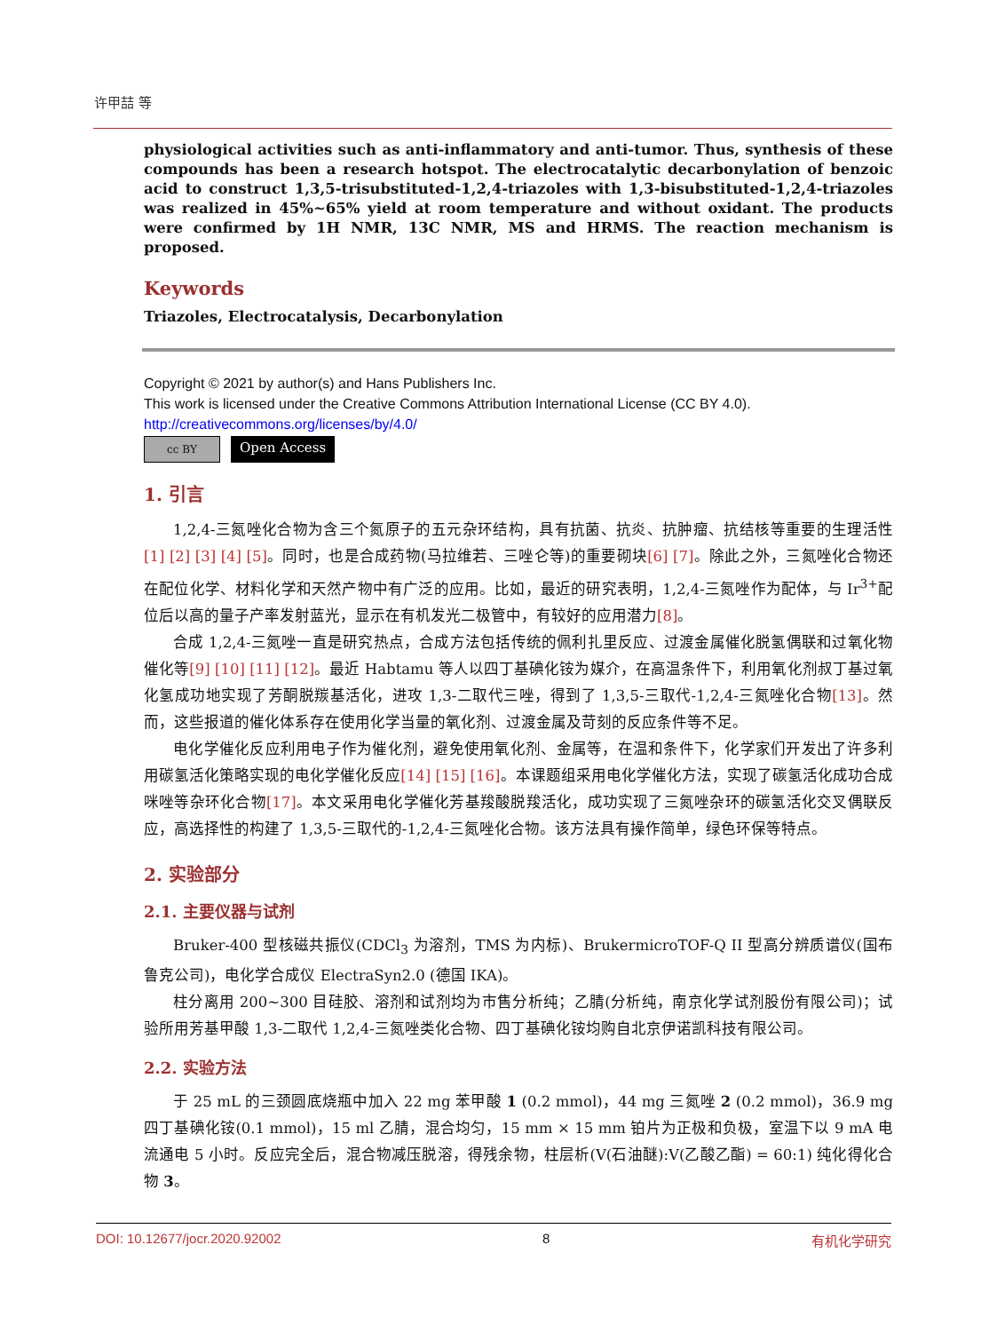许甲喆 等
physiological activities such as anti-inflammatory and anti-tumor. Thus, synthesis of these compounds has been a research hotspot. The electrocatalytic decarbonylation of benzoic acid to construct 1,3,5-trisubstituted-1,2,4-triazoles with 1,3-bisubstituted-1,2,4-triazoles was realized in 45%~65% yield at room temperature and without oxidant. The products were confirmed by 1H NMR, 13C NMR, MS and HRMS. The reaction mechanism is proposed.
Keywords
Triazoles, Electrocatalysis, Decarbonylation
Copyright © 2021 by author(s) and Hans Publishers Inc.
This work is licensed under the Creative Commons Attribution International License (CC BY 4.0).
http://creativecommons.org/licenses/by/4.0/
cc BY
Open Access
1. 引言
1,2,4-三氮唑化合物为含三个氮原子的五元杂环结构，具有抗菌、抗炎、抗肿瘤、抗结核等重要的生理活性[1] [2] [3] [4] [5]。同时，也是合成药物(马拉维若、三唑仑等)的重要砌块[6] [7]。除此之外，三氮唑化合物还在配位化学、材料化学和天然产物中有广泛的应用。比如，最近的研究表明，1,2,4-三氮唑作为配体，与 Ir<sup>3+</sup>配位后以高的量子产率发射蓝光，显示在有机发光二极管中，有较好的应用潜力[8]。
合成 1,2,4-三氮唑一直是研究热点，合成方法包括传统的佩利扎里反应、过渡金属催化脱氢偶联和过氧化物催化等[9] [10] [11] [12]。最近 Habtamu 等人以四丁基碘化铵为媒介，在高温条件下，利用氧化剂叔丁基过氧化氢成功地实现了芳酮脱羰基活化，进攻 1,3-二取代三唑，得到了 1,3,5-三取代-1,2,4-三氮唑化合物[13]。然而，这些报道的催化体系存在使用化学当量的氧化剂、过渡金属及苛刻的反应条件等不足。
电化学催化反应利用电子作为催化剂，避免使用氧化剂、金属等，在温和条件下，化学家们开发出了许多利用碳氢活化策略实现的电化学催化反应[14] [15] [16]。本课题组采用电化学催化方法，实现了碳氢活化成功合成咪唑等杂环化合物[17]。本文采用电化学催化芳基羧酸脱羧活化，成功实现了三氮唑杂环的碳氢活化交叉偶联反应，高选择性的构建了 1,3,5-三取代的-1,2,4-三氮唑化合物。该方法具有操作简单，绿色环保等特点。
2. 实验部分
2.1. 主要仪器与试剂
Bruker-400 型核磁共振仪(CDCl<sub>3</sub> 为溶剂，TMS 为内标)、BrukermicroTOF-Q II 型高分辨质谱仪(国布鲁克公司)，电化学合成仪 ElectraSyn2.0 (德国 IKA)。
柱分离用 200~300 目硅胶、溶剂和试剂均为市售分析纯；乙腈(分析纯，南京化学试剂股份有限公司)；试验所用芳基甲酸 1,3-二取代 1,2,4-三氮唑类化合物、四丁基碘化铵均购自北京伊诺凯科技有限公司。
2.2. 实验方法
于 25 mL 的三颈圆底烧瓶中加入 22 mg 苯甲酸 1 (0.2 mmol)，44 mg 三氮唑 2 (0.2 mmol)，36.9 mg 四丁基碘化铵(0.1 mmol)，15 ml 乙腈，混合均匀，15 mm × 15 mm 铂片为正极和负极，室温下以 9 mA 电流通电 5 小时。反应完全后，混合物减压脱溶，得残余物，柱层析(V(石油醚):V(乙酸乙酯) = 60:1) 纯化得化合物 3。
DOI: 10.12677/jocr.2020.92002 8 有机化学研究